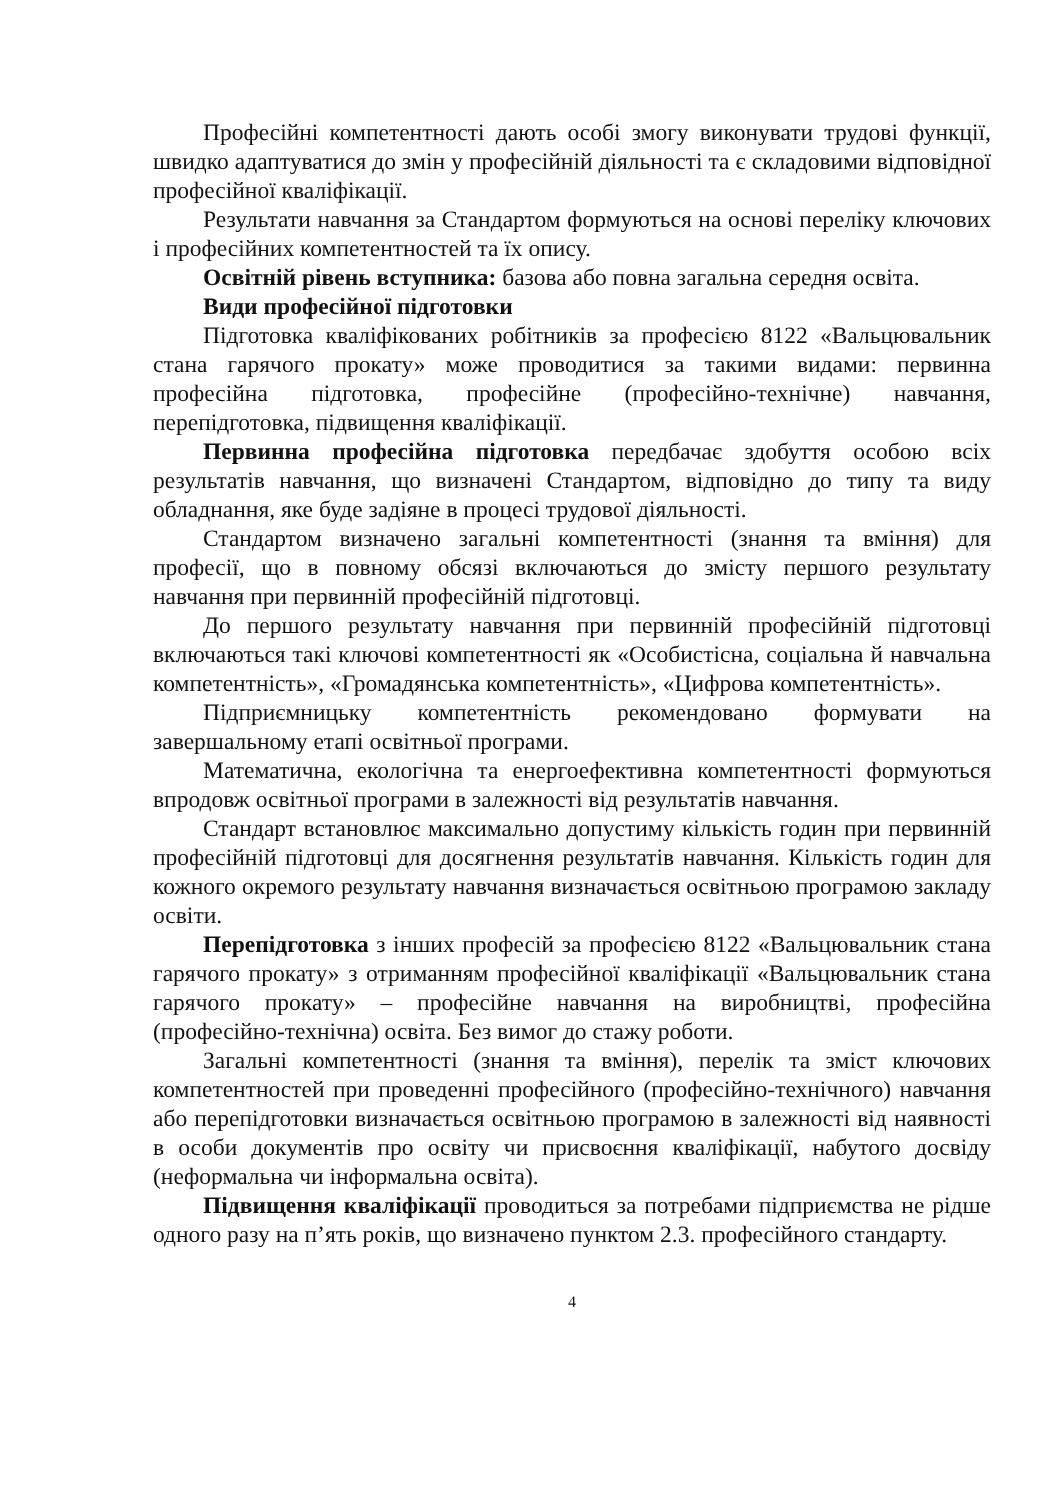Професійні компетентності дають особі змогу виконувати трудові функції, швидко адаптуватися до змін у професійній діяльності та є складовими відповідної професійної кваліфікації.
Результати навчання за Стандартом формуються на основі переліку ключових і професійних компетентностей та їх опису.
Освітній рівень вступника: базова або повна загальна середня освіта.
Види професійної підготовки
Підготовка кваліфікованих робітників за професією 8122 «Вальцювальник стана гарячого прокату» може проводитися за такими видами: первинна професійна підготовка, професійне (професійно-технічне) навчання, перепідготовка, підвищення кваліфікації.
Первинна професійна підготовка передбачає здобуття особою всіх результатів навчання, що визначені Стандартом, відповідно до типу та виду обладнання, яке буде задіяне в процесі трудової діяльності.
Стандартом визначено загальні компетентності (знання та вміння) для професії, що в повному обсязі включаються до змісту першого результату навчання при первинній професійній підготовці.
До першого результату навчання при первинній професійній підготовці включаються такі ключові компетентності як «Особистісна, соціальна й навчальна компетентність», «Громадянська компетентність», «Цифрова компетентність».
Підприємницьку компетентність рекомендовано формувати на завершальному етапі освітньої програми.
Математична, екологічна та енергоефективна компетентності формуються впродовж освітньої програми в залежності від результатів навчання.
Стандарт встановлює максимально допустиму кількість годин при первинній професійній підготовці для досягнення результатів навчання. Кількість годин для кожного окремого результату навчання визначається освітньою програмою закладу освіти.
Перепідготовка з інших професій за професією 8122 «Вальцювальник стана гарячого прокату» з отриманням професійної кваліфікації «Вальцювальник стана гарячого прокату» – професійне навчання на виробництві, професійна (професійно-технічна) освіта. Без вимог до стажу роботи.
Загальні компетентності (знання та вміння), перелік та зміст ключових компетентностей при проведенні професійного (професійно-технічного) навчання або перепідготовки визначається освітньою програмою в залежності від наявності в особи документів про освіту чи присвоєння кваліфікації, набутого досвіду (неформальна чи інформальна освіта).
Підвищення кваліфікації проводиться за потребами підприємства не рідше одного разу на п’ять років, що визначено пунктом 2.3. професійного стандарту.
4